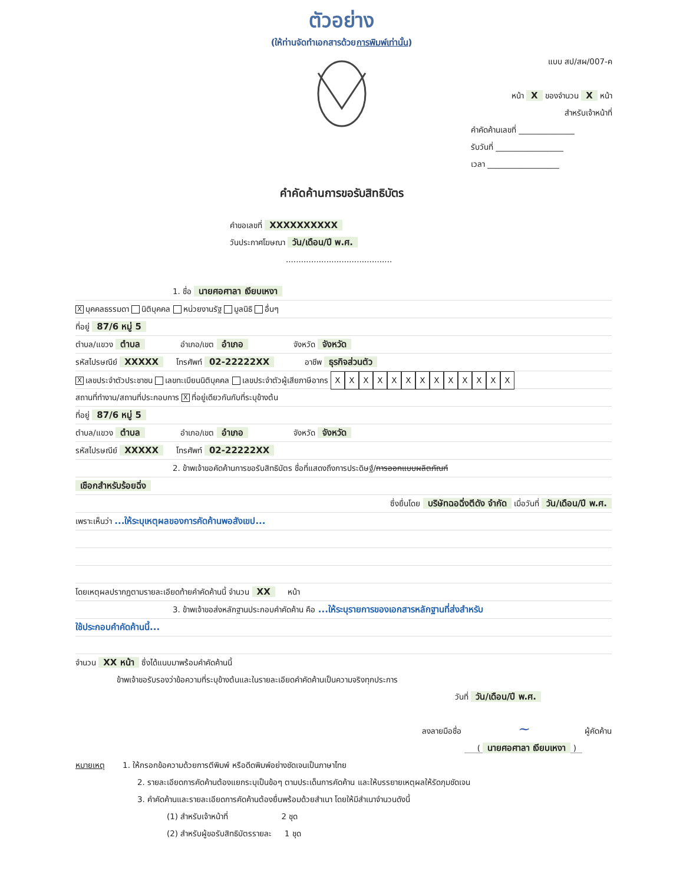ตัวอย่าง
(ให้ท่านจัดทำเอกสารด้วยการพิมพ์เท่านั้น)
แบบ สป/สผ/007-ค
หน้า X ของจำนวน X หน้า
สำหรับเจ้าหน้าที่
คำคัดค้านเลขที่ ______________
รับวันที่ _________________
เวลา __________________
คำคัดค้านการขอรับสิทธิบัตร
คำขอเลขที่ XXXXXXXXXX
วันประกาศโฆษณา วัน/เดือน/ปี พ.ศ.
..........................................
1. ชื่อ นายศอศาลา เงียบเหงา
Xบุคคลธรรมดา นิติบุคคล หน่วยงานรัฐ มูลนิธิ อื่นๆ
ที่อยู่ 87/6 หมู่ 5
ตำบล/แขวง ตำบล อำเภอ/เขต อำเภอ จังหวัด จังหวัด
รหัสไปรษณีย์ XXXXX โทรศัพท์ 02-22222XX อาชีพ ธุรกิจส่วนตัว
Xเลขประจำตัวประชาชน เลขทะเบียนนิติบุคคล เลขประจำตัวผู้เสียภาษีอากร XXXXXXXXXXXXX
สถานที่ทำงาน/สถานที่ประกอบการ X ที่อยู่เดียวกันกับที่ระบุข้างต้น
ที่อยู่ 87/6 หมู่ 5
ตำบล/แขวง ตำบล อำเภอ/เขต อำเภอ จังหวัด จังหวัด
รหัสไปรษณีย์ XXXXX โทรศัพท์ 02-22222XX
2. ข้าพเจ้าขอคัดค้านการขอรับสิทธิบัตร ชื่อที่แสดงถึงการประดิษฐ์/การออกแบบผลิตภัณฑ์
เชือกสำหรับร้อยฉิ่ง
ซึ่งยื่นโดย บริษัทฉอฉิ่งตีดัง จำกัด เมื่อวันที่ วัน/เดือน/ปี พ.ศ.
เพราะเห็นว่า ...ให้ระบุเหตุผลของการคัดค้านพอสังเขป...
โดยเหตุผลปรากฏตามรายละเอียดท้ายคำคัดค้านนี้ จำนวน XX หน้า
3. ข้าพเจ้าขอส่งหลักฐานประกอบคำคัดค้าน คือ ...ให้ระบุรายการของเอกสารหลักฐานที่ส่งสำหรับ
ใช้ประกอบคำคัดค้านนี้...
จำนวน XX หน้า ซึ่งได้แนบมาพร้อมคำคัดค้านนี้
ข้าพเจ้าขอรับรองว่าข้อความที่ระบุข้างต้นและในรายละเอียดคำคัดค้านเป็นความจริงทุกประการ
วันที่ วัน/เดือน/ปี พ.ศ.
ลงลายมือชื่อ ~ ผู้คัดค้าน
( นายศอศาลา เงียบเหงา )
หมายเหตุ 1. ให้กรอกข้อความด้วยการตีพิมพ์ หรือดีดพิมพ์อย่างชัดเจนเป็นภาษาไทย
2. รายละเอียดการคัดค้านต้องแยกระบุเป็นข้อๆ ตามประเด็นการคัดค้าน และให้บรรยายเหตุผลให้รัดกุมชัดเจน
3. คำคัดค้านและรายละเอียดการคัดค้านต้องยื่นพร้อมด้วยสำเนา โดยให้มีสำเนาจำนวนดังนี้
(1) สำหรับเจ้าหน้าที่ 2 ชุด
(2) สำหรับผู้ขอรับสิทธิบัตรรายละ 1 ชุด